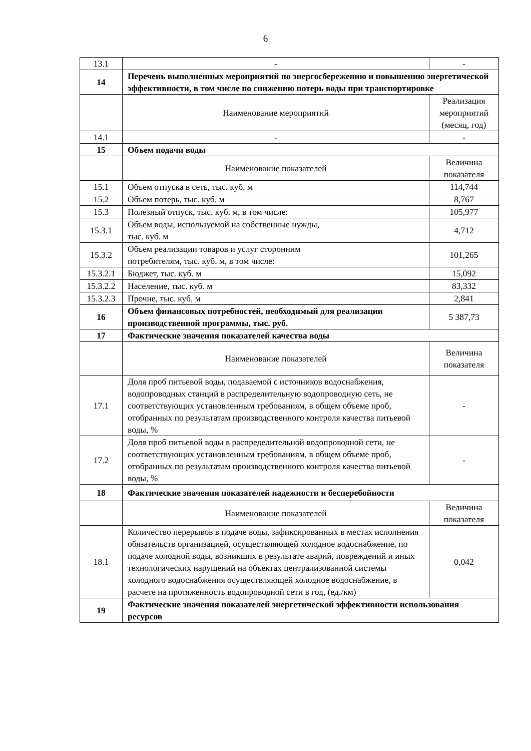6
| 13.1 | - | - |
| 14 | Перечень выполненных мероприятий по энергосбережению и повышению энергетической эффективности, в том числе по снижению потерь воды при транспортировке | |
| | Наименование мероприятий | Реализация мероприятий (месяц, год) |
| 14.1 | - | - |
| 15 | Объем подачи воды | |
| | Наименование показателей | Величина показателя |
| 15.1 | Объем отпуска в сеть, тыс. куб. м | 114,744 |
| 15.2 | Объем потерь, тыс. куб. м | 8,767 |
| 15.3 | Полезный отпуск, тыс. куб. м, в том числе: | 105,977 |
| 15.3.1 | Объем воды, используемой на собственные нужды, тыс. куб. м | 4,712 |
| 15.3.2 | Объем реализации товаров и услуг сторонним потребителям, тыс. куб. м, в том числе: | 101,265 |
| 15.3.2.1 | Бюджет, тыс. куб. м | 15,092 |
| 15.3.2.2 | Население, тыс. куб. м | 83,332 |
| 15.3.2.3 | Прочие, тыс. куб. м | 2,841 |
| 16 | Объем финансовых потребностей, необходимый для реализации производственной программы, тыс. руб. | 5 387,73 |
| 17 | Фактические значения показателей качества воды | |
| | Наименование показателей | Величина показателя |
| 17.1 | Доля проб питьевой воды, подаваемой с источников водоснабжения, водопроводных станций в распределительную водопроводную сеть, не соответствующих установленным требованиям, в общем объеме проб, отобранных по результатам производственного контроля качества питьевой воды, % | - |
| 17.2 | Доля проб питьевой воды в распределительной водопроводной сети, не соответствующих установленным требованиям, в общем объеме проб, отобранных по результатам производственного контроля качества питьевой воды, % | - |
| 18 | Фактические значения показателей надежности и бесперебойности | |
| | Наименование показателей | Величина показателя |
| 18.1 | Количество перерывов в подаче воды, зафиксированных в местах исполнения обязательств организацией, осуществляющей холодное водоснабжение, по подаче холодной воды, возникших в результате аварий, повреждений и иных технологических нарушений на объектах централизованной системы холодного водоснабжения осуществляющей холодное водоснабжение, в расчете на протяженность водопроводной сети в год, (ед./км) | 0,042 |
| 19 | Фактические значения показателей энергетической эффективности использования ресурсов | |